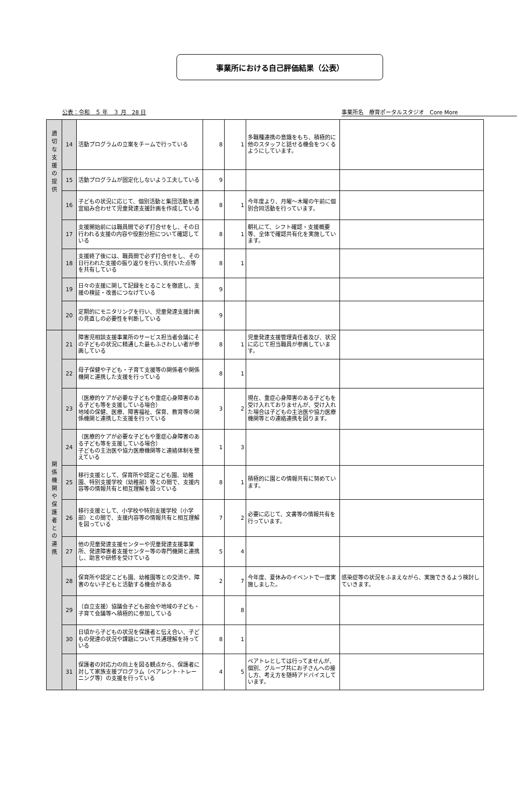事業所における自己評価結果（公表）
公表：令和　５ 年　３ 月　28 日 事業所名　療育ポータルスタジオ　Core More
| 適 切 な 支 援 の 提 供 | 14 | 活動プログラムの立案をチームで行っている | 8 | 1 | 多職種連携の意識をもち、積極的に他のスタッフと話せる機会をつくるようにしています。 | |
| | 15 | 活動プログラムが固定化しないよう工夫している | 9 | | | |
| | 16 | 子どもの状況に応じて、個別活動と集団活動を適宜組み合わせて児童発達支援計画を作成している | 8 | 1 | 今年度より、月曜～木曜の午前に個別合同活動を行っています。 | |
| | 17 | 支援開始前には職員間で必ず打合せをし、その日行われる支援の内容や役割分担について確認している | 8 | 1 | 朝礼にて、シフト確認・支援概要等、全体で確認共有化を実施しています。 | |
| | 18 | 支援終了後には、職員間で必ず打合せをし、その日行われた支援の振り返りを行い､気付いた点等を共有している | 8 | 1 | | |
| | 19 | 日々の支援に関して記録をとることを徹底し、支援の検証・改善につなげている | 9 | | | |
| | 20 | 定期的にモニタリングを行い、児童発達支援計画の見直しの必要性を判断している | 9 | | | |
| 関 係 機 関 や 保 護 者 と の 連 携 | 21 | 障害児相談支援事業所のサービス担当者会議にその子どもの状況に精通した最もふさわしい者が参画している | 8 | 1 | 児童発達支援管理責任者及び、状況に応じて担当職員が参画しています。 | |
| | 22 | 母子保健や子ども・子育て支援等の関係者や関係機関と連携した支援を行っている | 8 | 1 | | |
| | 23 | （医療的ケアが必要な子どもや重症心身障害のある子ども等を支援している場合） 地域の保健、医療、障害福祉、保育、教育等の関係機関と連携した支援を行っている | 3 | 2 | 現在、重症心身障害のある子どもを受け入れておりませんが、受け入れた場合は子どもの主治医や協力医療機関等との連絡連携を図ります。 | |
| | 24 | （医療的ケアが必要な子どもや重症心身障害のある子ども等を支援している場合） 子どもの主治医や協力医療機関等と連絡体制を整えている | 1 | 3 | | |
| | 25 | 移行支援として、保育所や認定こども園、幼稚園、特別支援学校（幼稚部）等との間で、支援内容等の情報共有と相互理解を図っている | 8 | 1 | 積極的に園との情報共有に努めています。 | |
| | 26 | 移行支援として、小学校や特別支援学校（小学部）との間で、支援内容等の情報共有と相互理解を図っている | 7 | 2 | 必要に応じて、文書等の情報共有を行っています。 | |
| | 27 | 他の児童発達支援センターや児童発達支援事業所、発達障害者支援センター等の専門機関と連携し、助言や研修を受けている | 5 | 4 | | |
| | 28 | 保育所や認定こども園、幼稚園等との交流や、障害のない子どもと活動する機会がある | 2 | 7 | 今年度、夏休みのイベントで一度実施しました。 | 感染症等の状況をふまえながら、実施できるよう検討していきます。 |
| | 29 | （自立支援）協議会子ども部会や地域の子ども・子育て会議等へ積極的に参加している | | 8 | | |
| | 30 | 日頃から子どもの状況を保護者と伝え合い、子どもの発達の状況や課題について共通理解を持っている | 8 | 1 | | |
| | 31 | 保護者の対応力の向上を図る観点から、保護者に対して家族支援プログラム（ペアレント･トレーニング等）の支援を行っている | 4 | 5 | ペアトレとしては行ってませんが、個別、グループ共にお子さんへの接し方、考え方を随時アドバイスしています。 | |